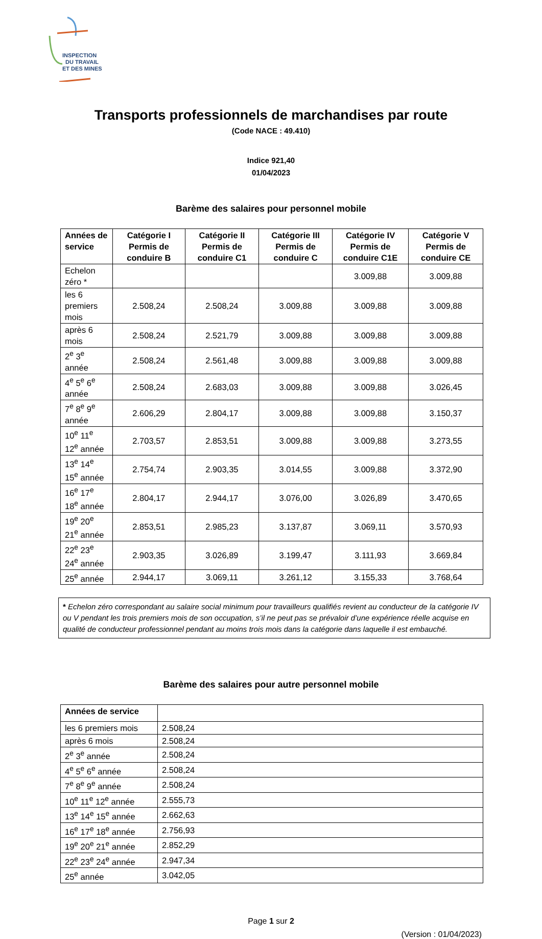INSPECTION
DU TRAVAIL
ET DES MINES
Transports professionnels de marchandises par route
(Code NACE : 49.410)
Indice 921,40
01/04/2023
Barème des salaires pour personnel mobile
| Années de service | Catégorie I Permis de conduire B | Catégorie II Permis de conduire C1 | Catégorie III Permis de conduire C | Catégorie IV Permis de conduire C1E | Catégorie V Permis de conduire CE |
| --- | --- | --- | --- | --- | --- |
| Echelon zéro * | | | | 3.009,88 | 3.009,88 |
| les 6 premiers mois | 2.508,24 | 2.508,24 | 3.009,88 | 3.009,88 | 3.009,88 |
| après 6 mois | 2.508,24 | 2.521,79 | 3.009,88 | 3.009,88 | 3.009,88 |
| 2<sup>e</sup> 3<sup>e</sup> année | 2.508,24 | 2.561,48 | 3.009,88 | 3.009,88 | 3.009,88 |
| 4<sup>e</sup> 5<sup>e</sup> 6<sup>e</sup> année | 2.508,24 | 2.683,03 | 3.009,88 | 3.009,88 | 3.026,45 |
| 7<sup>e</sup> 8<sup>e</sup> 9<sup>e</sup> année | 2.606,29 | 2.804,17 | 3.009,88 | 3.009,88 | 3.150,37 |
| 10<sup>e</sup> 11<sup>e</sup> 12<sup>e</sup> année | 2.703,57 | 2.853,51 | 3.009,88 | 3.009,88 | 3.273,55 |
| 13<sup>e</sup> 14<sup>e</sup> 15<sup>e</sup> année | 2.754,74 | 2.903,35 | 3.014,55 | 3.009,88 | 3.372,90 |
| 16<sup>e</sup> 17<sup>e</sup> 18<sup>e</sup> année | 2.804,17 | 2.944,17 | 3.076,00 | 3.026,89 | 3.470,65 |
| 19<sup>e</sup> 20<sup>e</sup> 21<sup>e</sup> année | 2.853,51 | 2.985,23 | 3.137,87 | 3.069,11 | 3.570,93 |
| 22<sup>e</sup> 23<sup>e</sup> 24<sup>e</sup> année | 2.903,35 | 3.026,89 | 3.199,47 | 3.111,93 | 3.669,84 |
| 25<sup>e</sup> année | 2.944,17 | 3.069,11 | 3.261,12 | 3.155,33 | 3.768,64 |
* Echelon zéro correspondant au salaire social minimum pour travailleurs qualifiés revient au conducteur de la catégorie IV ou V pendant les trois premiers mois de son occupation, s’il ne peut pas se prévaloir d’une expérience réelle acquise en qualité de conducteur professionnel pendant au moins trois mois dans la catégorie dans laquelle il est embauché.
Barème des salaires pour autre personnel mobile
| Années de service | |
| --- | --- |
| les 6 premiers mois | 2.508,24 |
| après 6 mois | 2.508,24 |
| 2<sup>e</sup> 3<sup>e</sup> année | 2.508,24 |
| 4<sup>e</sup> 5<sup>e</sup> 6<sup>e</sup> année | 2.508,24 |
| 7<sup>e</sup> 8<sup>e</sup> 9<sup>e</sup> année | 2.508,24 |
| 10<sup>e</sup> 11<sup>e</sup> 12<sup>e</sup> année | 2.555,73 |
| 13<sup>e</sup> 14<sup>e</sup> 15<sup>e</sup> année | 2.662,63 |
| 16<sup>e</sup> 17<sup>e</sup> 18<sup>e</sup> année | 2.756,93 |
| 19<sup>e</sup> 20<sup>e</sup> 21<sup>e</sup> année | 2.852,29 |
| 22<sup>e</sup> 23<sup>e</sup> 24<sup>e</sup> année | 2.947,34 |
| 25<sup>e</sup> année | 3.042,05 |
Page 1 sur 2
(Version : 01/04/2023)